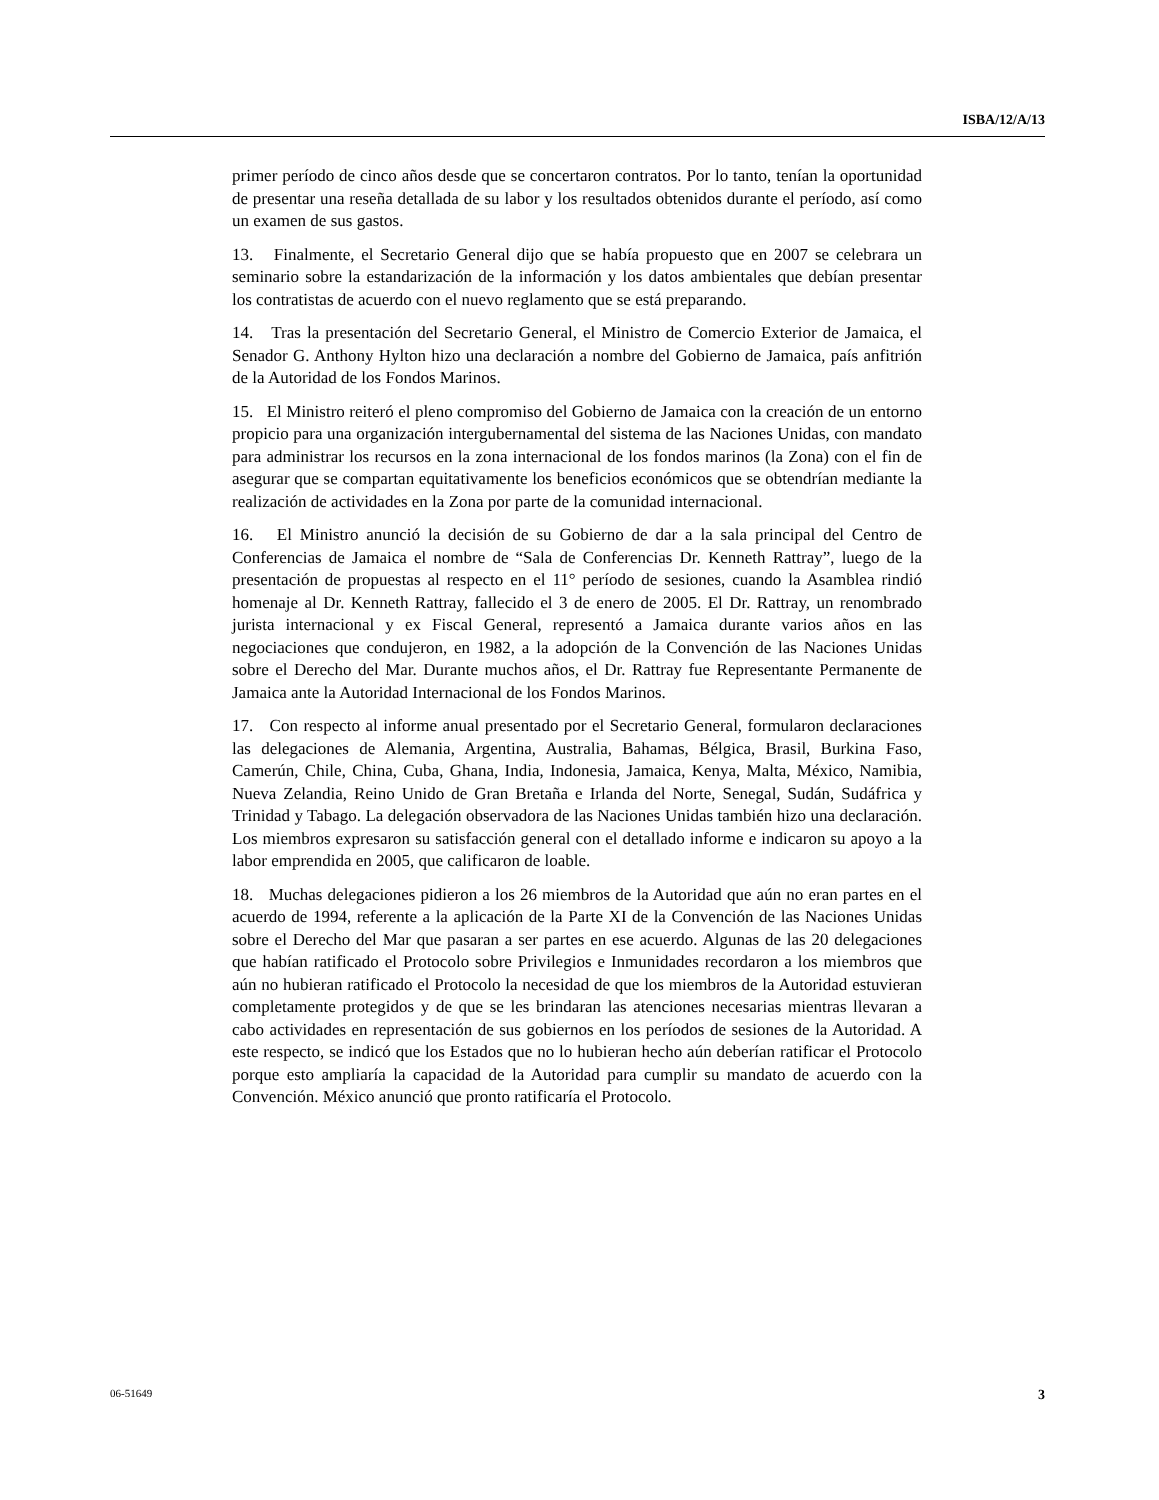ISBA/12/A/13
primer período de cinco años desde que se concertaron contratos. Por lo tanto, tenían la oportunidad de presentar una reseña detallada de su labor y los resultados obtenidos durante el período, así como un examen de sus gastos.
13. Finalmente, el Secretario General dijo que se había propuesto que en 2007 se celebrara un seminario sobre la estandarización de la información y los datos ambientales que debían presentar los contratistas de acuerdo con el nuevo reglamento que se está preparando.
14. Tras la presentación del Secretario General, el Ministro de Comercio Exterior de Jamaica, el Senador G. Anthony Hylton hizo una declaración a nombre del Gobierno de Jamaica, país anfitrión de la Autoridad de los Fondos Marinos.
15. El Ministro reiteró el pleno compromiso del Gobierno de Jamaica con la creación de un entorno propicio para una organización intergubernamental del sistema de las Naciones Unidas, con mandato para administrar los recursos en la zona internacional de los fondos marinos (la Zona) con el fin de asegurar que se compartan equitativamente los beneficios económicos que se obtendrían mediante la realización de actividades en la Zona por parte de la comunidad internacional.
16. El Ministro anunció la decisión de su Gobierno de dar a la sala principal del Centro de Conferencias de Jamaica el nombre de “Sala de Conferencias Dr. Kenneth Rattray”, luego de la presentación de propuestas al respecto en el 11° período de sesiones, cuando la Asamblea rindió homenaje al Dr. Kenneth Rattray, fallecido el 3 de enero de 2005. El Dr. Rattray, un renombrado jurista internacional y ex Fiscal General, representó a Jamaica durante varios años en las negociaciones que condujeron, en 1982, a la adopción de la Convención de las Naciones Unidas sobre el Derecho del Mar. Durante muchos años, el Dr. Rattray fue Representante Permanente de Jamaica ante la Autoridad Internacional de los Fondos Marinos.
17. Con respecto al informe anual presentado por el Secretario General, formularon declaraciones las delegaciones de Alemania, Argentina, Australia, Bahamas, Bélgica, Brasil, Burkina Faso, Camerún, Chile, China, Cuba, Ghana, India, Indonesia, Jamaica, Kenya, Malta, México, Namibia, Nueva Zelandia, Reino Unido de Gran Bretaña e Irlanda del Norte, Senegal, Sudán, Sudáfrica y Trinidad y Tabago. La delegación observadora de las Naciones Unidas también hizo una declaración. Los miembros expresaron su satisfacción general con el detallado informe e indicaron su apoyo a la labor emprendida en 2005, que calificaron de loable.
18. Muchas delegaciones pidieron a los 26 miembros de la Autoridad que aún no eran partes en el acuerdo de 1994, referente a la aplicación de la Parte XI de la Convención de las Naciones Unidas sobre el Derecho del Mar que pasaran a ser partes en ese acuerdo. Algunas de las 20 delegaciones que habían ratificado el Protocolo sobre Privilegios e Inmunidades recordaron a los miembros que aún no hubieran ratificado el Protocolo la necesidad de que los miembros de la Autoridad estuvieran completamente protegidos y de que se les brindaran las atenciones necesarias mientras llevaran a cabo actividades en representación de sus gobiernos en los períodos de sesiones de la Autoridad. A este respecto, se indicó que los Estados que no lo hubieran hecho aún deberían ratificar el Protocolo porque esto ampliaría la capacidad de la Autoridad para cumplir su mandato de acuerdo con la Convención. México anunció que pronto ratificaría el Protocolo.
06-51649 3